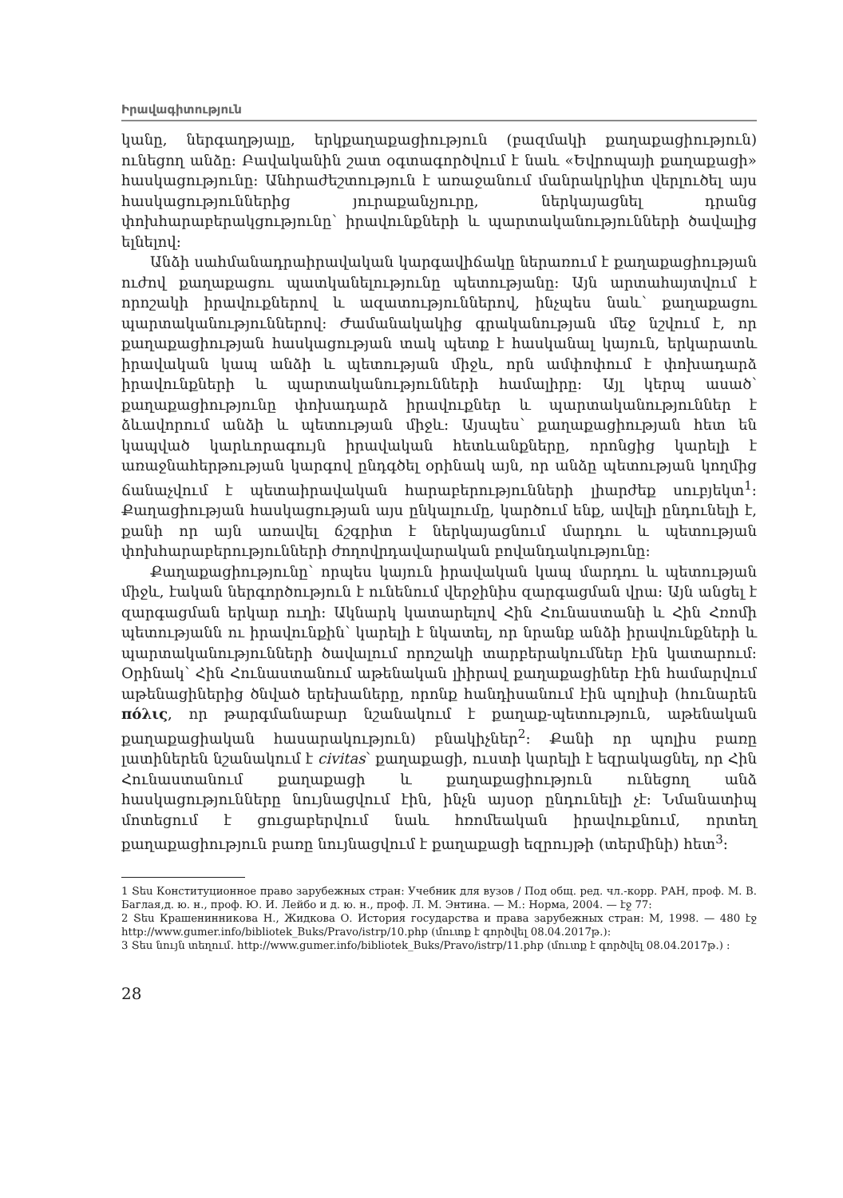Իրավագիտություն
կանը, ներգաղթյալը, երկքաղաքացիություն (բազմակի քաղաքացիություն) ունեցող անձը: Բավականին շատ օգտագործվում է նաև «Եվրոպայի քաղաքացի» հասկացությունը: Անհրաժեշտություն է առաջանում մանրակրկիտ վերլուծել այս հասկացություններից յուրաքանչյուրը, ներկայացնել դրանց փոխհարաբերակցությունը՝ իրավունքների և պարտականությունների ծավալից ելնելով:
Անձի սահմանադրաիրավական կարգավիճակը ներառում է քաղաքացիության ուժով քաղաքացու պատկանելությունը պետությանը: Այն արտահայտվում է որոշակի իրավուքներով և ազատություններով, ինչպես նաև՝ քաղաքացու պարտականություններով: Ժամանակակից գրականության մեջ նշվում է, որ քաղաքացիության հասկացության տակ պետք է հասկանալ կայուն, երկարատև իրավական կապ անձի և պետության միջև, որն ամփոփում է փոխադարձ իրավունքների և պարտականությունների համալիրը: Այլ կերպ ասած՝ քաղաքացիությունը փոխադարձ իրավուքներ և պարտականություններ է ձևավորում անձի և պետության միջև: Այսպես՝ քաղաքացիության հետ են կապված կարևորագույն իրավական հետևանքները, որոնցից կարելի է առաջնահերթության կարգով ընդգծել օրինակ այն, որ անձը պետության կողմից ճանաչվում է պետաիրավական հարաբերությունների լիարժեք սուբյեկտ<sup>1</sup>: Քաղացիության հասկացության այս ընկալումը, կարծում ենք, ավելի ընդունելի է, քանի որ այն առավել ճշգրիտ է ներկայացնում մարդու և պետության փոխհարաբերությունների ժողովրդավարական բովանդակությունը:
Քաղաքացիությունը՝ որպես կայուն իրավական կապ մարդու և պետության միջև, էական ներգործություն է ունենում վերջինիս զարգացման վրա: Այն անցել է զարգացման երկար ուղի: Ակնարկ կատարելով Հին Հունաստանի և Հին Հռոմի պետությանն ու իրավունքին՝ կարելի է նկատել, որ նրանք անձի իրավունքների և պարտականությունների ծավալում որոշակի տարբերակումներ էին կատարում: Օրինակ՝ Հին Հունաստանում աթենական լիիրավ քաղաքացիներ էին համարվում աթենացիներից ծնված երեխաները, որոնք հանդիսանում էին պոլիսի (հունարեն πόλις, որ թարգմանաբար նշանակում է քաղաք-պետություն, աթենական քաղաքացիական հասարակություն) բնակիչներ<sup>2</sup>: Քանի որ պոլիս բառը լատիներեն նշանակում է civitas՝ քաղաքացի, ուստի կարելի է եզրակացնել, որ Հին Հունաստանում քաղաքացի և քաղաքացիություն ունեցող անձ հասկացությունները նույնացվում էին, ինչն այսօր ընդունելի չէ: Նմանատիպ մոտեցում է ցուցաբերվում նաև հռոմեական իրավուքնում, որտեղ քաղաքացիություն բառը նույնացվում է քաղաքացի եզրույթի (տերմինի) հետ<sup>3</sup>:
1 Տես Конституционное право зарубежных стран: Учебник для вузов / Под общ. ред. чл.-корр. РАН, проф. М. В. Баглая,д. ю. н., проф. Ю. И. Лейбо и д. ю. н., проф. Л. М. Энтина. — М.: Норма, 2004. — էջ 77:
2 Տես Крашенинникова Н., Жидкова О. История государства и права зарубежных стран: М, 1998. — 480 էջ http://www.gumer.info/bibliotek_Buks/Pravo/istrp/10.php (մուտք է գործվել 08.04.2017թ.):
3 Տես նույն տեղում. http://www.gumer.info/bibliotek_Buks/Pravo/istrp/11.php (մուտք է գործվել 08.04.2017թ.) :
28